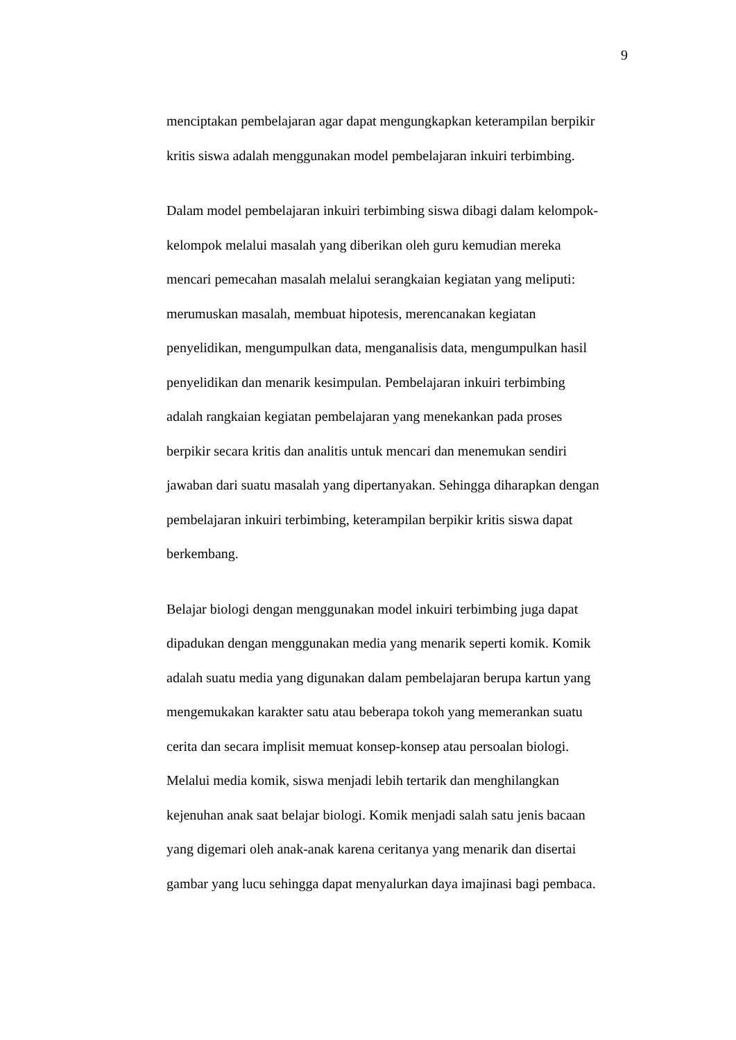9
menciptakan pembelajaran agar dapat mengungkapkan keterampilan berpikir
kritis siswa adalah menggunakan model pembelajaran inkuiri terbimbing.
Dalam model pembelajaran inkuiri terbimbing siswa dibagi dalam kelompok-
kelompok melalui masalah yang diberikan oleh guru kemudian mereka
mencari pemecahan masalah melalui serangkaian kegiatan yang meliputi:
merumuskan masalah, membuat hipotesis, merencanakan kegiatan
penyelidikan, mengumpulkan data, menganalisis data, mengumpulkan hasil
penyelidikan dan menarik kesimpulan. Pembelajaran inkuiri terbimbing
adalah rangkaian kegiatan pembelajaran yang menekankan pada proses
berpikir secara kritis dan analitis untuk mencari dan menemukan sendiri
jawaban dari suatu masalah yang dipertanyakan. Sehingga diharapkan dengan
pembelajaran inkuiri terbimbing, keterampilan berpikir kritis siswa dapat
berkembang.
Belajar biologi dengan menggunakan model inkuiri terbimbing juga dapat
dipadukan dengan menggunakan media yang menarik seperti komik. Komik
adalah suatu media yang digunakan dalam pembelajaran berupa kartun yang
mengemukakan karakter satu atau beberapa tokoh yang memerankan suatu
cerita dan secara implisit memuat konsep-konsep atau persoalan biologi.
Melalui media komik, siswa menjadi lebih tertarik dan menghilangkan
kejenuhan anak saat belajar biologi. Komik menjadi salah satu jenis bacaan
yang digemari oleh anak-anak karena ceritanya yang menarik dan disertai
gambar yang lucu sehingga dapat menyalurkan daya imajinasi bagi pembaca.